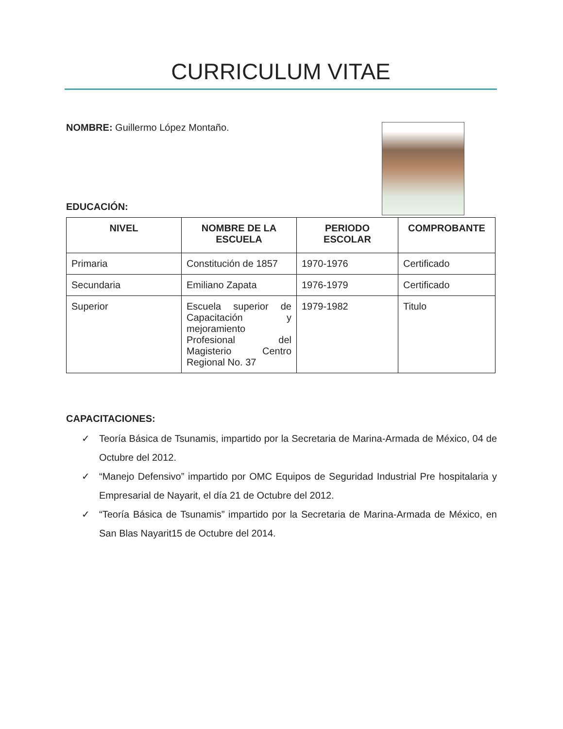CURRICULUM VITAE
NOMBRE: Guillermo López Montaño.
EDUCACIÓN:
| NIVEL | NOMBRE DE LA ESCUELA | PERIODO ESCOLAR | COMPROBANTE |
| --- | --- | --- | --- |
| Primaria | Constitución de 1857 | 1970-1976 | Certificado |
| Secundaria | Emiliano Zapata | 1976-1979 | Certificado |
| Superior | Escuela superior de Capacitación y mejoramiento Profesional del Magisterio Centro Regional No. 37 | 1979-1982 | Titulo |
CAPACITACIONES:
✓ Teoría Básica de Tsunamis, impartido por la Secretaria de Marina-Armada de México, 04 de Octubre del 2012.
✓ “Manejo Defensivo” impartido por OMC Equipos de Seguridad Industrial Pre hospitalaria y Empresarial de Nayarit, el día 21 de Octubre del 2012.
✓ “Teoría Básica de Tsunamis” impartido por la Secretaria de Marina-Armada de México, en San Blas Nayarit15 de Octubre del 2014.